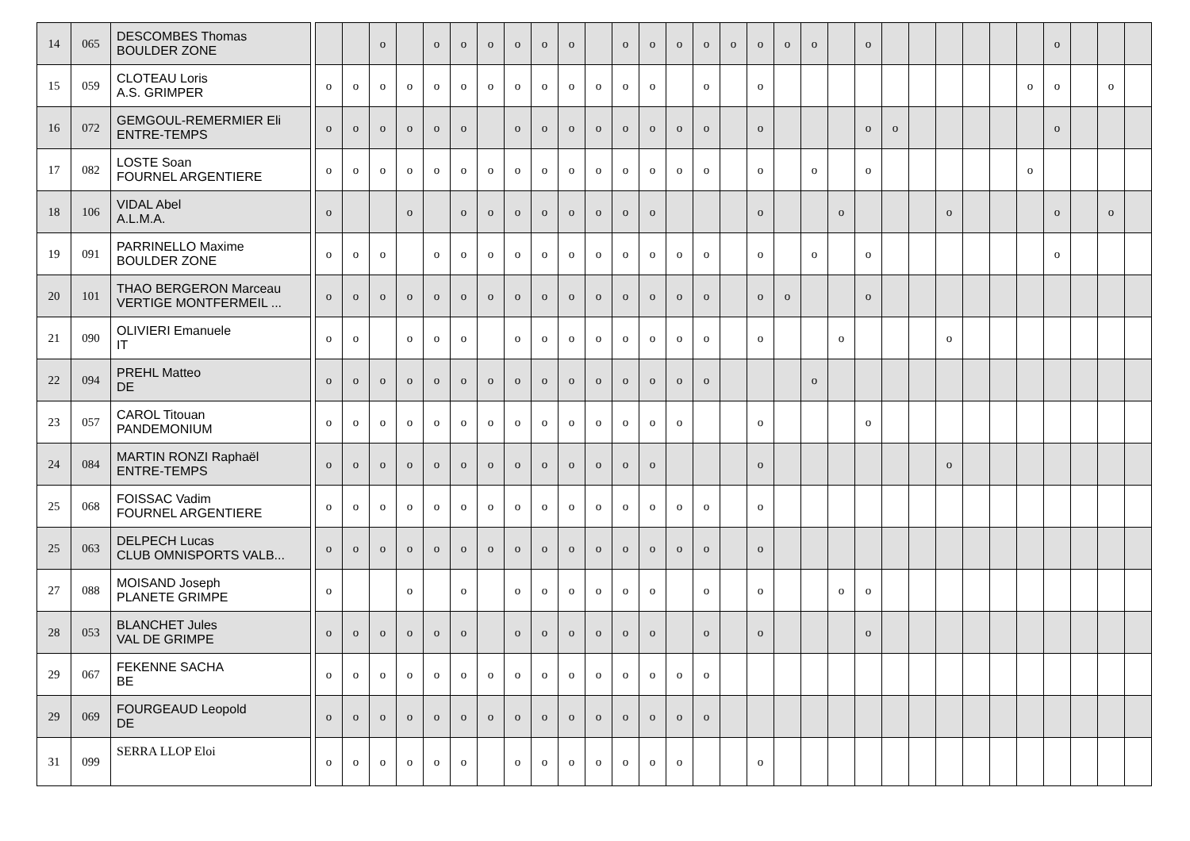| 14 | 065 | DESCOMBES Thomas BOULDER ZONE | | | | o | | o | o | o | o | o | o | | o | o | o | o | o | o | o | o | | o | | | | | | | o | | | |
| 15 | 059 | CLOTEAU Loris A.S. GRIMPER | | o | o | o | o | o | o | o | o | o | o | o | o | o | | o | | o | | | | | | | | | | o | o | | o | |
| 16 | 072 | GEMGOUL-REMERMIER Eli ENTRE-TEMPS | | o | o | o | o | o | o | | o | o | o | o | o | o | o | o | | o | | | | o | o | | | | | | o | | | |
| 17 | 082 | LOSTE Soan FOURNEL ARGENTIERE | | o | o | o | o | o | o | o | o | o | o | o | o | o | o | o | | o | | o | | o | | | | | | o | | | | |
| 18 | 106 | VIDAL Abel A.L.M.A. | | o | | | o | | o | o | o | o | o | o | o | o | | | | o | | | o | | | | o | | | | o | | o | |
| 19 | 091 | PARRINELLO Maxime BOULDER ZONE | | o | o | o | | o | o | o | o | o | o | o | o | o | o | o | | o | | o | | o | | | | | | | o | | | |
| 20 | 101 | THAO BERGERON Marceau VERTIGE MONTFERMEIL ... | | o | o | o | o | o | o | o | o | o | o | o | o | o | o | o | | o | o | | | o | | | | | | | | | | |
| 21 | 090 | OLIVIERI Emanuele IT | | o | o | | o | o | o | | o | o | o | o | o | o | o | o | | o | | | o | | | | o | | | | | | | |
| 22 | 094 | PREHL Matteo DE | | o | o | o | o | o | o | o | o | o | o | o | o | o | o | o | | | | o | | | | | | | | | | | | |
| 23 | 057 | CAROL Titouan PANDEMONIUM | | o | o | o | o | o | o | o | o | o | o | o | o | o | o | | | o | | | | o | | | | | | | | | | |
| 24 | 084 | MARTIN RONZI Raphaël ENTRE-TEMPS | | o | o | o | o | o | o | o | o | o | o | o | o | o | | | | o | | | | | | | o | | | | | | | |
| 25 | 068 | FOISSAC Vadim FOURNEL ARGENTIERE | | o | o | o | o | o | o | o | o | o | o | o | o | o | o | o | | o | | | | | | | | | | | | | | |
| 25 | 063 | DELPECH Lucas CLUB OMNISPORTS VALB... | | o | o | o | o | o | o | o | o | o | o | o | o | o | o | o | | o | | | | | | | | | | | | | | |
| 27 | 088 | MOISAND Joseph PLANETE GRIMPE | | o | | | o | | o | | o | o | o | o | o | o | | o | | o | | | o | o | | | | | | | | | | |
| 28 | 053 | BLANCHET Jules VAL DE GRIMPE | | o | o | o | o | o | o | | o | o | o | o | o | o | | o | | o | | | | o | | | | | | | | | | |
| 29 | 067 | FEKENNE SACHA BE | | o | o | o | o | o | o | o | o | o | o | o | o | o | o | o | | | | | | | | | | | | | | | | |
| 29 | 069 | FOURGEAUD Leopold DE | | o | o | o | o | o | o | o | o | o | o | o | o | o | o | o | | | | | | | | | | | | | | | | |
| 31 | 099 | SERRA LLOP Eloi | | o | o | o | o | o | o | | o | o | o | o | o | o | o | | | o | | | | | | | | | | | | | | |